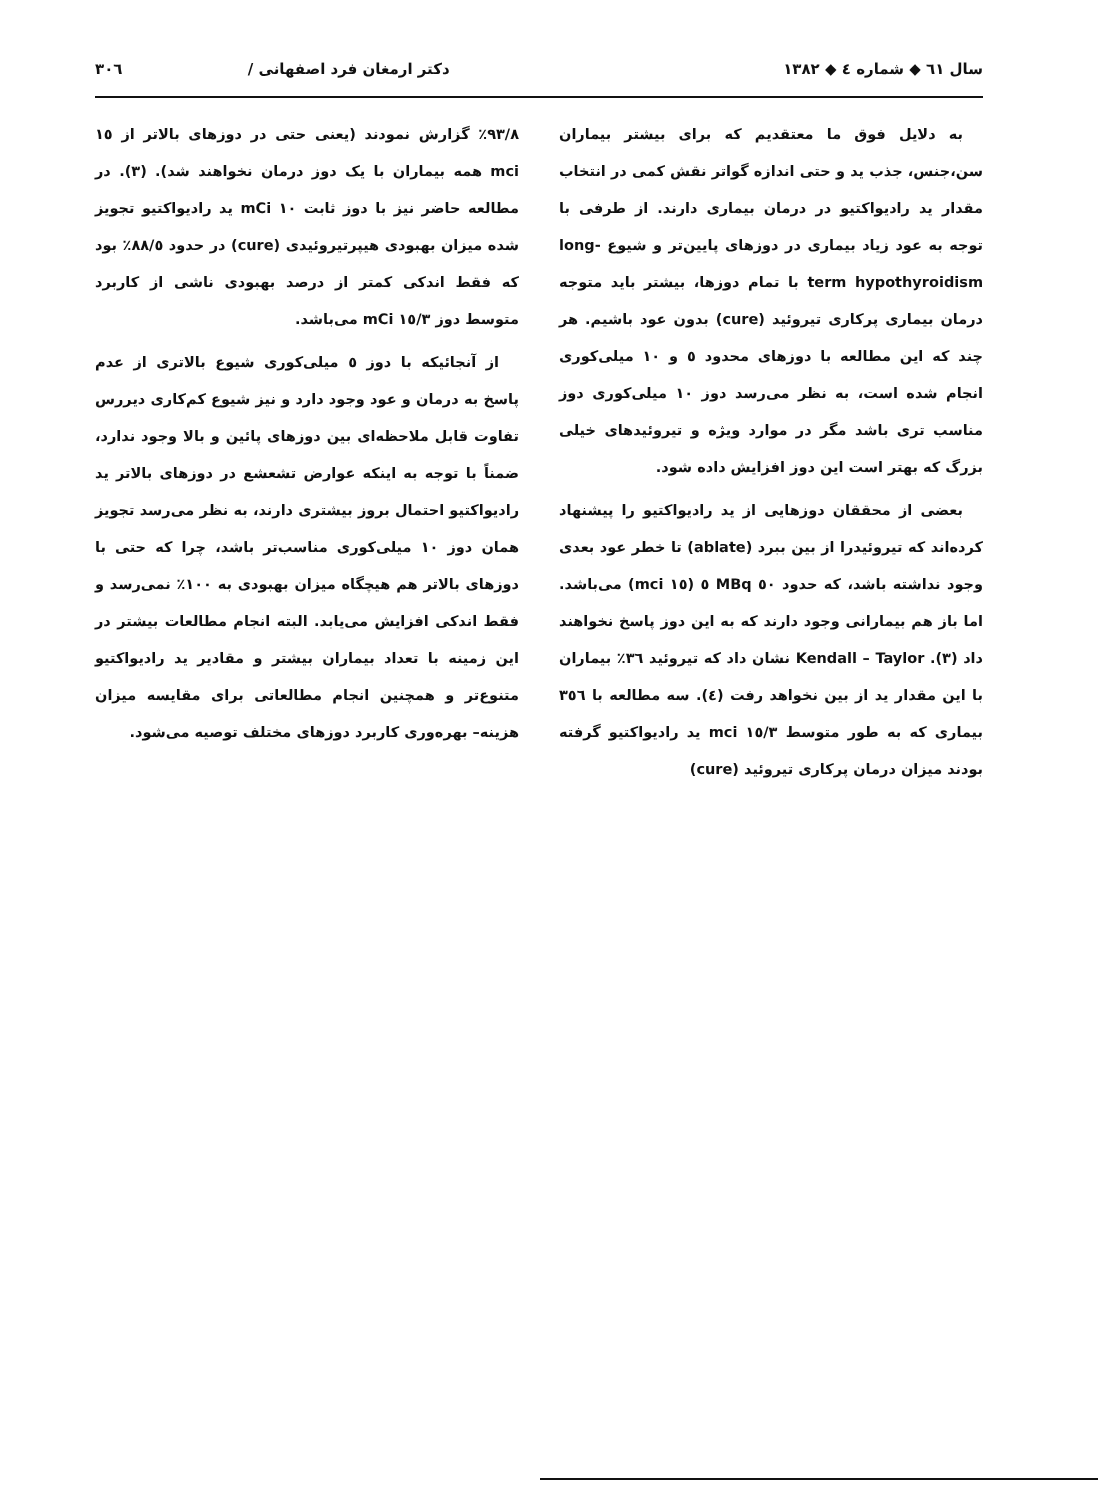سال ٦١ ◆ شماره ٤ ◆ ١٣٨٢ دکتر ارمغان فرد اصفهانی / ٣٠٦
به دلایل فوق ما معتقدیم که برای بیشتر بیماران سن،جنس، جذب ید و حتی اندازه گواتر نقش کمی در انتخاب مقدار ید رادیواکتیو در درمان بیماری دارند. از طرفی با توجه به عود زیاد بیماری در دوزهای پایین‌تر و شیوع long-term hypothyroidism با تمام دوزها، بیشتر باید متوجه درمان بیماری پرکاری تیروئید (cure) بدون عود باشیم. هر چند که این مطالعه با دوزهای محدود ٥ و ١٠ میلی‌کوری انجام شده است، به نظر می‌رسد دوز ١٠ میلی‌کوری دوز مناسب تری باشد مگر در موارد ویژه و تیروئیدهای خیلی بزرگ که بهتر است این دوز افزایش داده شود.
بعضی از محققان دوزهایی از ید رادیواکتیو را پیشنهاد کرده‌اند که تیروئیدرا از بین ببرد (ablate) تا خطر عود بعدی وجود نداشته باشد، که حدود ٥٠ MBq ٥ (١٥ mci) می‌باشد. اما باز هم بیمارانی وجود دارند که به این دوز پاسخ نخواهند داد (٣). Kendall – Taylor نشان داد که تیروئید ٣٦٪ بیماران با این مقدار ید از بین نخواهد رفت (٤). سه مطالعه با ٣٥٦ بیماری که به طور متوسط ١٥/٣ mci ید رادیواکتیو گرفته بودند میزان درمان پرکاری تیروئید (cure)
٩٣/٨٪ گزارش نمودند (یعنی حتی در دوزهای بالاتر از ١٥ mci همه بیماران با یک دوز درمان نخواهند شد). (٣). در مطالعه حاضر نیز با دوز ثابت ١٠ mCi ید رادیواکتیو تجویز شده میزان بهبودی هیپرتیروئیدی (cure) در حدود ٨٨/٥٪ بود که فقط اندکی کمتر از درصد بهبودی ناشی از کاربرد متوسط دوز ١٥/٣ mCi می‌باشد.
از آنجائیکه با دوز ٥ میلی‌کوری شیوع بالاتری از عدم پاسخ به درمان و عود وجود دارد و نیز شیوع کم‌کاری دیررس تفاوت قابل ملاحظه‌ای بین دوزهای پائین و بالا وجود ندارد، ضمناً با توجه به اینکه عوارض تشعشع در دوزهای بالاتر ید رادیواکتیو احتمال بروز بیشتری دارند، به نظر می‌رسد تجویز همان دوز ١٠ میلی‌کوری مناسب‌تر باشد، چرا که حتی با دوزهای بالاتر هم هیچگاه میزان بهبودی به ١٠٠٪ نمی‌رسد و فقط اندکی افزایش می‌یابد. البته انجام مطالعات بیشتر در این زمینه با تعداد بیماران بیشتر و مقادیر ید رادیواکتیو متنوع‌تر و همچنین انجام مطالعاتی برای مقایسه میزان هزینه– بهره‌وری کاربرد دوزهای مختلف توصیه می‌شود.